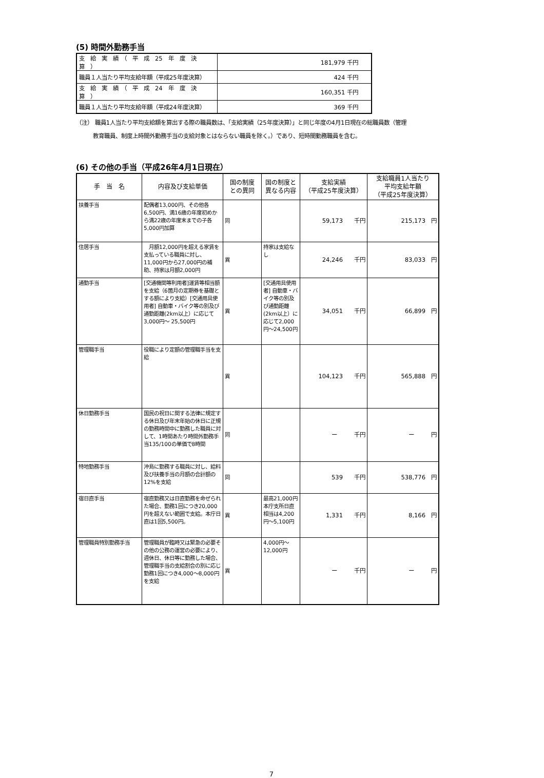(5) 時間外勤務手当
| 支 給 実 績 （ 平 成 25 年 度 決 算 ） | 181,979 千円 |
| 職員１人当たり平均支給年額（平成25年度決算） | 424 千円 |
| 支 給 実 績 （ 平 成 24 年 度 決 算 ） | 160,351 千円 |
| 職員１人当たり平均支給年額（平成24年度決算） | 369 千円 |
（注） 職員1人当たり平均支給額を算出する際の職員数は、「支給実績（25年度決算）」と同じ年度の4月1日現在の総職員数（管理
　　　教育職員、制度上時間外勤務手当の支給対象とはならない職員を除く。）であり、短時間勤務職員を含む。
(6) その他の手当（平成26年4月1日現在）
| 手 当 名 | 内容及び支給単価 | 国の制度 との異同 | 国の制度と 異なる内容 | 支給実績 （平成25年度決算） | 支給職員1人当たり 平均支給年額 （平成25年度決算） |
| --- | --- | --- | --- | --- | --- |
| 扶養手当 | 配偶者13,000円、その他各6,500円、満16歳の年度初めから満22歳の年度末までの子各5,000円加算 | 同 | | 59,173 千円 | 215,173 円 |
| 住居手当 | 月額12,000円を超える家賃を支払っている職員に対し、11,000円から27,000円の補助、持家は月額2,000円 | 異 | 持家は支給なし | 24,246 千円 | 83,033 円 |
| 通勤手当 | [交通機関等利用者]運賃等相当額を支給（6箇月の定期券を基礎とする額により支給）[交通用具使用者] 自動車・バイク等の別及び通勤距離(2km以上）に応じて3,000円～ 25,500円 | 異 | [交通用具使用者] 自動車・バイク等の別及び通勤距離(2km以上）に応じて2,000円～24,500円 | 34,051 千円 | 66,899 円 |
| 管理職手当 | 役職により定額の管理職手当を支給 | 異 | | 104,123 千円 | 565,888 円 |
| 休日勤務手当 | 国民の祝日に関する法律に規定する休日及び年末年始の休日に正規の勤務時間中に勤務した職員に対して、1時間あたり時間外勤務手当135/100の単価で8時間 | 同 | | ー 千円 | ー 円 |
| 特地勤務手当 | 沖島に勤務する職員に対し、給料及び扶養手当の月額の合計額の12%を支給 | 同 | | 539 千円 | 538,776 円 |
| 宿日直手当 | 宿直勤務又は日直勤務を命ぜられた場合、勤務1回につき20,000円を超えない範囲で支給。本庁日直は1回5,500円。 | 異 | 最高21,000円 本庁支所日直相当は4,200円～5,100円 | 1,331 千円 | 8,166 円 |
| 管理職員特別勤務手当 | 管理職員が臨時又は緊急の必要その他の公務の運営の必要により、週休日、休日等に勤務した場合、管理職手当の支給割合の別に応じ勤務1回につき4,000～8,000円を支給 | 異 | 4,000円～12,000円 | ー 千円 | ー 円 |
7